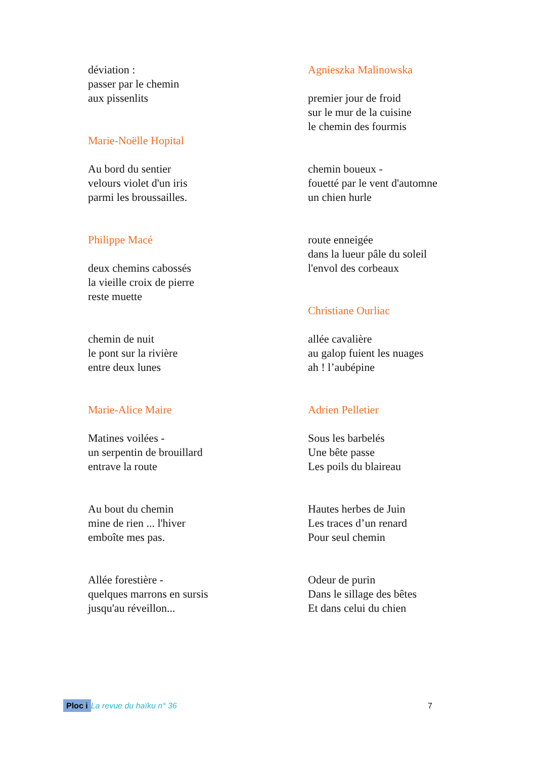déviation :
passer par le chemin
aux pissenlits
Marie-Noëlle Hopital
Au bord du sentier
velours violet d'un iris
parmi les broussailles.
Philippe Macé
deux chemins cabossés
la vieille croix de pierre
reste muette
chemin de nuit
le pont sur la rivière
entre deux lunes
Marie-Alice Maire
Matines voilées -
un serpentin de brouillard
entrave la route
Au bout du chemin
mine de rien ... l'hiver
emboîte mes pas.
Allée forestière -
quelques marrons en sursis
jusqu'au réveillon...
Agnieszka Malinowska
premier jour de froid
sur le mur de la cuisine
le chemin des fourmis
chemin boueux -
fouetté par le vent d'automne
un chien hurle
route enneigée
dans la lueur pâle du soleil
l'envol des corbeaux
Christiane Ourliac
allée cavalière
au galop fuient les nuages
ah ! l’aubépine
Adrien Pelletier
Sous les barbelés
Une bête passe
Les poils du blaireau
Hautes herbes de Juin
Les traces d’un renard
Pour seul chemin
Odeur de purin
Dans le sillage des bêtes
Et dans celui du chien
Ploc i La revue du haïku n° 36 7